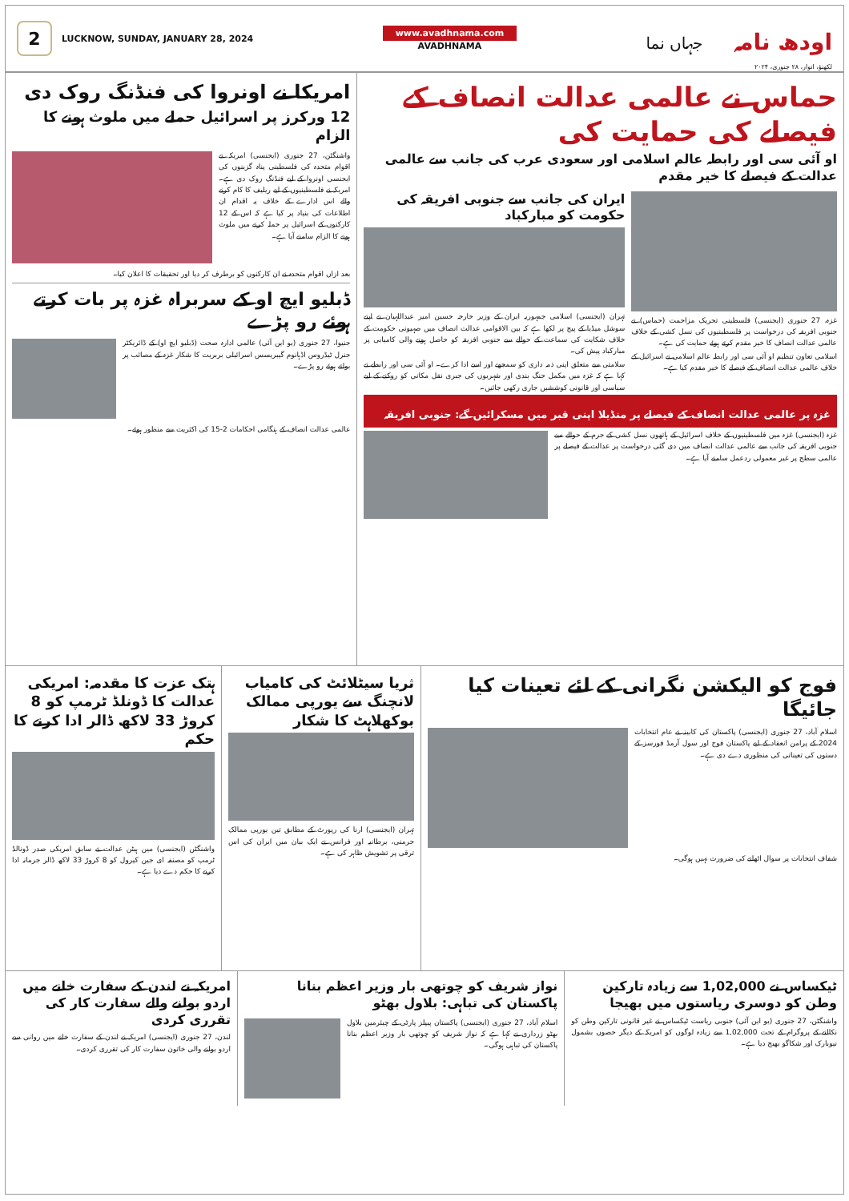2
LUCKNOW, SUNDAY, JANUARY 28, 2024
www.avadhnama.com
AVADHNAMA
جہاں نما
اودھ نامہ
لکھنؤ، اتوار، ۲۸ جنوری، ۲۰۲۴
حماس نے عالمی عدالت انصاف کے فیصلے کی حمایت کی
او آئی سی اور رابطہ عالم اسلامی اور سعودی عرب کی جانب سے عالمی عدالت کے فیصلے کا خیر مقدم
غزہ، 27 جنوری (ایجنسی) فلسطینی تحریک مزاحمت (حماس) نے جنوبی افریقہ کی درخواست پر فلسطینیوں کی نسل کشی کے خلاف عالمی عدالت انصاف کا خیر مقدم کرتے ہوئے حمایت کی ہے۔
اسلامی تعاون تنظیم او آئی سی اور رابطہ عالم اسلامی نے اسرائیل کے خلاف عالمی عدالت انصاف کے فیصلے کا خیر مقدم کیا ہے۔
ایران کی جانب سے جنوبی افریقہ کی حکومت کو مبارکباد
تہران (ایجنسی) اسلامی جمہوریہ ایران کے وزیر خارجہ حسین امیر عبداللہیان نے اپنے سوشل میڈیا کے پیج پر لکھا ہے کہ بین الاقوامی عدالت انصاف میں صہیونی حکومت کے خلاف شکایت کی سماعت کے حوالے سے جنوبی افریقہ کو حاصل ہونے والی کامیابی پر مبارکباد پیش کی۔
سلامتی سے متعلق اپنی ذمہ داری کو سمجھے اور اسے ادا کرے۔ او آئی سی اور رابطے نے کہا ہے کہ غزہ میں مکمل جنگ بندی اور شہریوں کی جبری نقل مکانی کو روکنے کے لیے سیاسی اور قانونی کوششیں جاری رکھی جائیں۔
غزہ پر عالمی عدالت انصاف کے فیصلے پر منڈیلا اپنی قبر میں مسکرائیں گے: جنوبی افریقہ
غزہ (ایجنسی) غزہ میں فلسطینیوں کے خلاف اسرائیل کے ہاتھوں نسل کشی کے جرم کے حوالے سے جنوبی افریقہ کی جانب سے عالمی عدالت انصاف میں دی گئی درخواست پر عدالت کے فیصلے پر عالمی سطح پر غیر معمولی ردعمل سامنے آیا ہے۔
امریکا نے اونروا کی فنڈنگ روک دی
12 ورکرز پر اسرائیل حملے میں ملوث ہونے کا الزام
واشنگٹن، 27 جنوری (ایجنسی) امریکہ نے اقوام متحدہ کی فلسطینی پناہ گزینوں کی ایجنسی اونروا کے لیے فنڈنگ روک دی ہے۔ امریکہ نے فلسطینیوں کے لیے ریلیف کا کام کرنے والے اس ادارے کے خلاف یہ اقدام ان اطلاعات کی بنیاد پر کیا ہے کہ اس کے 12 کارکنوں کے اسرائیل پر حملہ کرنے میں ملوث ہونے کا الزام سامنے آیا ہے۔
بعد ازاں اقوام متحدہ نے ان کارکنوں کو برطرف کر دیا اور تحقیقات کا اعلان کیا۔
ڈبلیو ایچ او کے سربراہ غزہ پر بات کرتے ہوئے رو پڑے
جنیوا، 27 جنوری (یو این آئی) عالمی ادارہ صحت (ڈبلیو ایچ او) کے ڈائریکٹر جنرل ٹیڈروس اڈہانوم گیبریسس اسرائیلی بربریت کا شکار غزہ کے مصائب پر بولتے ہوئے رو پڑے۔
عالمی عدالت انصاف کے ہنگامی احکامات 2-15 کی اکثریت سے منظور ہوئے۔
فوج کو الیکشن نگرانی کے لئے تعینات کیا جائیگا
اسلام آباد، 27 جنوری (ایجنسی) پاکستان کی کابینہ نے عام انتخابات 2024 کے پرامن انعقاد کے لیے پاکستان فوج اور سول آرمڈ فورسز کے دستوں کی تعیناتی کی منظوری دے دی ہے۔
شفاف انتخابات پر سوال اٹھانے کی ضرورت نہیں ہوگی۔
ثریا سیٹلائٹ کی کامیاب لانچنگ سے یورپی ممالک بوکھلاہٹ کا شکار
تہران (ایجنسی) ارنا کی رپورٹ کے مطابق تین یورپی ممالک جرمنی، برطانیہ اور فرانس نے ایک بیان میں ایران کی اس ترقی پر تشویش ظاہر کی ہے۔
ہتک عزت کا مقدمہ: امریکی عدالت کا ڈونلڈ ٹرمپ کو 8 کروڑ 33 لاکھ ڈالر ادا کرنے کا حکم
واشنگٹن (ایجنسی) مین ہیٹن عدالت نے سابق امریکی صدر ڈونالڈ ٹرمپ کو مصنفہ ای جین کیرول کو 8 کروڑ 33 لاکھ ڈالر جرمانہ ادا کرنے کا حکم دے دیا ہے۔
ٹیکساس نے 1,02,000 سے زیادہ تارکین وطن کو دوسری ریاستوں میں بھیجا
واشنگٹن، 27 جنوری (یو این آئی) جنوبی ریاست ٹیکساس نے غیر قانونی تارکین وطن کو نکالنے کے پروگرام کے تحت 1,02,000 سے زیادہ لوگوں کو امریکہ کے دیگر حصوں بشمول نیویارک اور شکاگو بھیج دیا ہے۔
نواز شریف کو چوتھی بار وزیر اعظم بنانا پاکستان کی تباہی: بلاول بھٹو
اسلام آباد، 27 جنوری (ایجنسی) پاکستان پیپلز پارٹی کے چیئرمین بلاول بھٹو زرداری نے کہا ہے کہ نواز شریف کو چوتھی بار وزیر اعظم بنانا پاکستان کی تباہی ہوگی۔
امریکہ نے لندن کے سفارت خانے میں اردو بولنے والے سفارت کار کی تقرری کردی
لندن، 27 جنوری (ایجنسی) امریکہ نے لندن کے سفارت خانے میں روانی سے اردو بولنے والی خاتون سفارت کار کی تقرری کردی۔